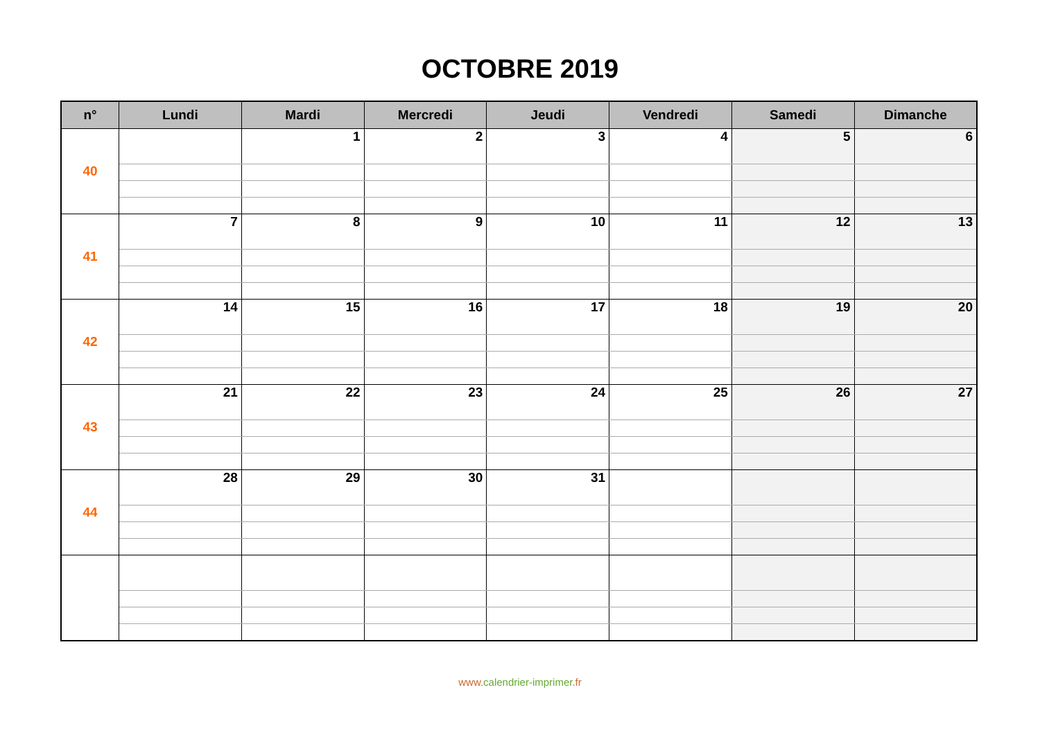OCTOBRE 2019
| n° | Lundi | Mardi | Mercredi | Jeudi | Vendredi | Samedi | Dimanche |
| --- | --- | --- | --- | --- | --- | --- | --- |
| 40 | | 1 | 2 | 3 | 4 | 5 | 6 |
| 41 | 7 | 8 | 9 | 10 | 11 | 12 | 13 |
| 42 | 14 | 15 | 16 | 17 | 18 | 19 | 20 |
| 43 | 21 | 22 | 23 | 24 | 25 | 26 | 27 |
| 44 | 28 | 29 | 30 | 31 | | | |
www. calendrier-imprimer.fr